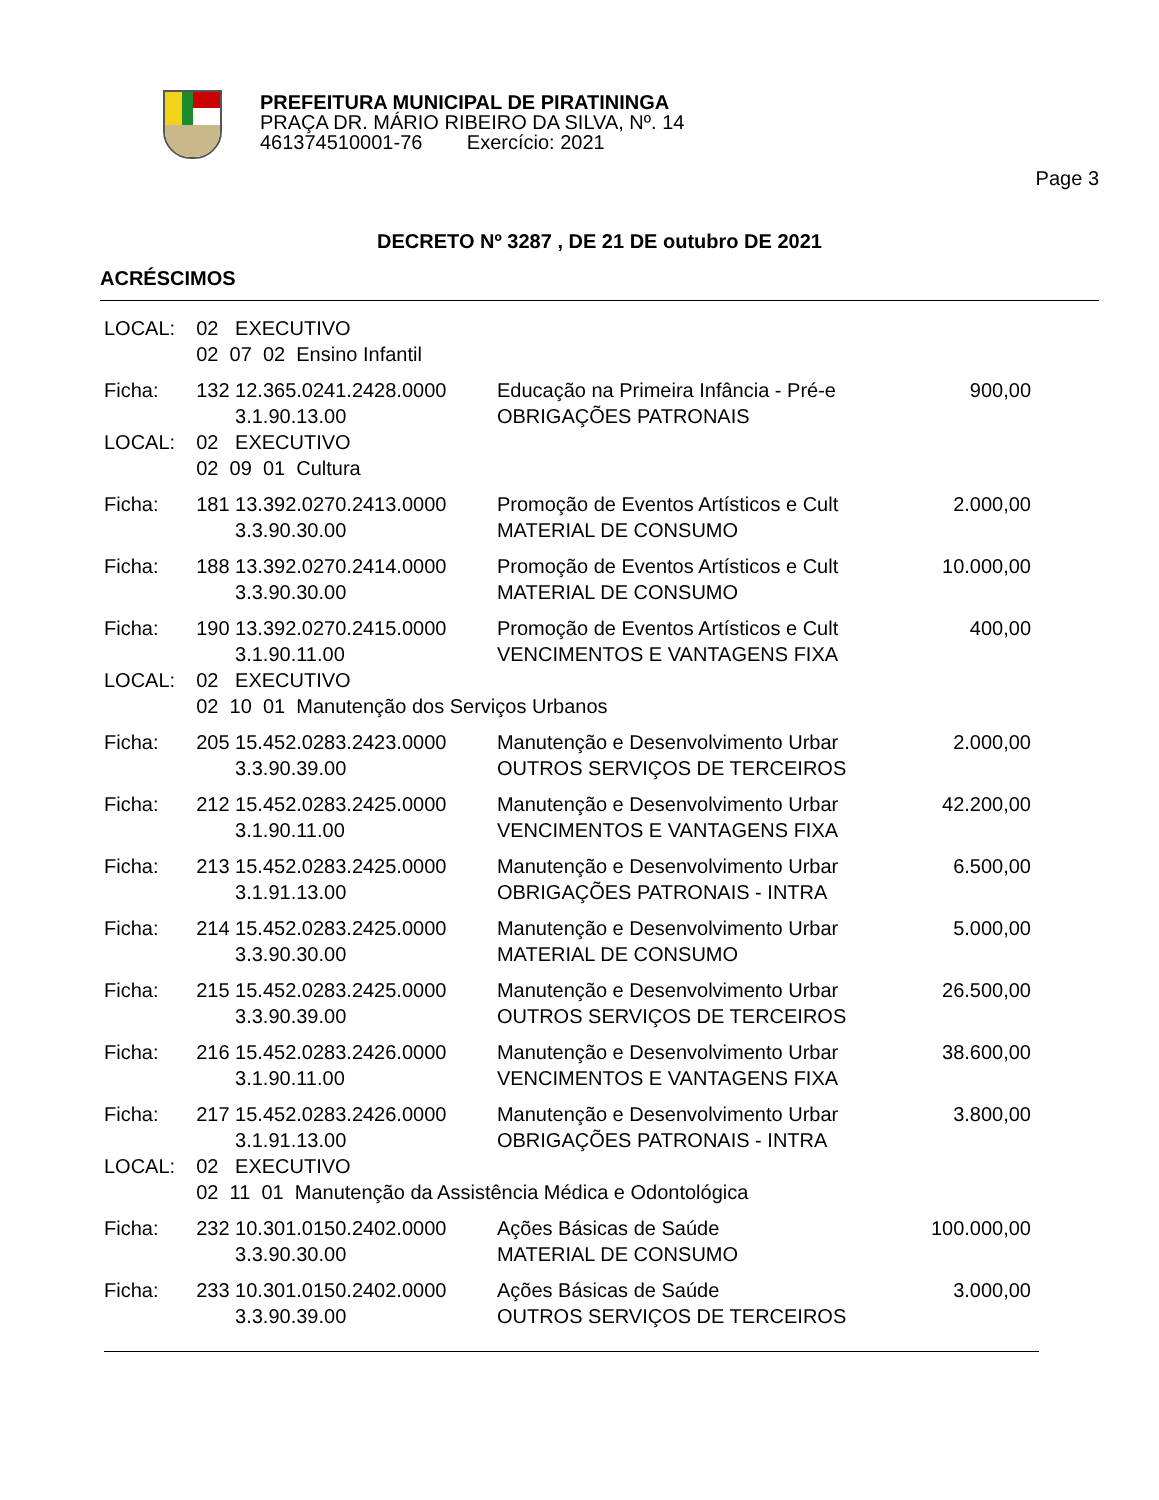PREFEITURA MUNICIPAL DE PIRATININGA
PRAÇA DR. MÁRIO RIBEIRO DA SILVA, Nº. 14
461374510001-76 Exercício: 2021
Page 3
DECRETO Nº 3287 , DE 21 DE outubro DE 2021
ACRÉSCIMOS
| LOCAL: | 02 EXECUTIVO | | |
| | 02 07 02 Ensino Infantil | | |
| Ficha: | 132 12.365.0241.2428.0000 | Educação na Primeira Infância - Pré-e | 900,00 |
| | 3.1.90.13.00 | OBRIGAÇÕES PATRONAIS | |
| LOCAL: | 02 EXECUTIVO | | |
| | 02 09 01 Cultura | | |
| Ficha: | 181 13.392.0270.2413.0000 | Promoção de Eventos Artísticos e Cult | 2.000,00 |
| | 3.3.90.30.00 | MATERIAL DE CONSUMO | |
| Ficha: | 188 13.392.0270.2414.0000 | Promoção de Eventos Artísticos e Cult | 10.000,00 |
| | 3.3.90.30.00 | MATERIAL DE CONSUMO | |
| Ficha: | 190 13.392.0270.2415.0000 | Promoção de Eventos Artísticos e Cult | 400,00 |
| | 3.1.90.11.00 | VENCIMENTOS E VANTAGENS FIXA | |
| LOCAL: | 02 EXECUTIVO | | |
| | 02 10 01 Manutenção dos Serviços Urbanos | | |
| Ficha: | 205 15.452.0283.2423.0000 | Manutenção e Desenvolvimento Urbar | 2.000,00 |
| | 3.3.90.39.00 | OUTROS SERVIÇOS DE TERCEIROS | |
| Ficha: | 212 15.452.0283.2425.0000 | Manutenção e Desenvolvimento Urbar | 42.200,00 |
| | 3.1.90.11.00 | VENCIMENTOS E VANTAGENS FIXA | |
| Ficha: | 213 15.452.0283.2425.0000 | Manutenção e Desenvolvimento Urbar | 6.500,00 |
| | 3.1.91.13.00 | OBRIGAÇÕES PATRONAIS - INTRA | |
| Ficha: | 214 15.452.0283.2425.0000 | Manutenção e Desenvolvimento Urbar | 5.000,00 |
| | 3.3.90.30.00 | MATERIAL DE CONSUMO | |
| Ficha: | 215 15.452.0283.2425.0000 | Manutenção e Desenvolvimento Urbar | 26.500,00 |
| | 3.3.90.39.00 | OUTROS SERVIÇOS DE TERCEIROS | |
| Ficha: | 216 15.452.0283.2426.0000 | Manutenção e Desenvolvimento Urbar | 38.600,00 |
| | 3.1.90.11.00 | VENCIMENTOS E VANTAGENS FIXA | |
| Ficha: | 217 15.452.0283.2426.0000 | Manutenção e Desenvolvimento Urbar | 3.800,00 |
| | 3.1.91.13.00 | OBRIGAÇÕES PATRONAIS - INTRA | |
| LOCAL: | 02 EXECUTIVO | | |
| | 02 11 01 Manutenção da Assistência Médica e Odontológica | | |
| Ficha: | 232 10.301.0150.2402.0000 | Ações Básicas de Saúde | 100.000,00 |
| | 3.3.90.30.00 | MATERIAL DE CONSUMO | |
| Ficha: | 233 10.301.0150.2402.0000 | Ações Básicas de Saúde | 3.000,00 |
| | 3.3.90.39.00 | OUTROS SERVIÇOS DE TERCEIROS | |